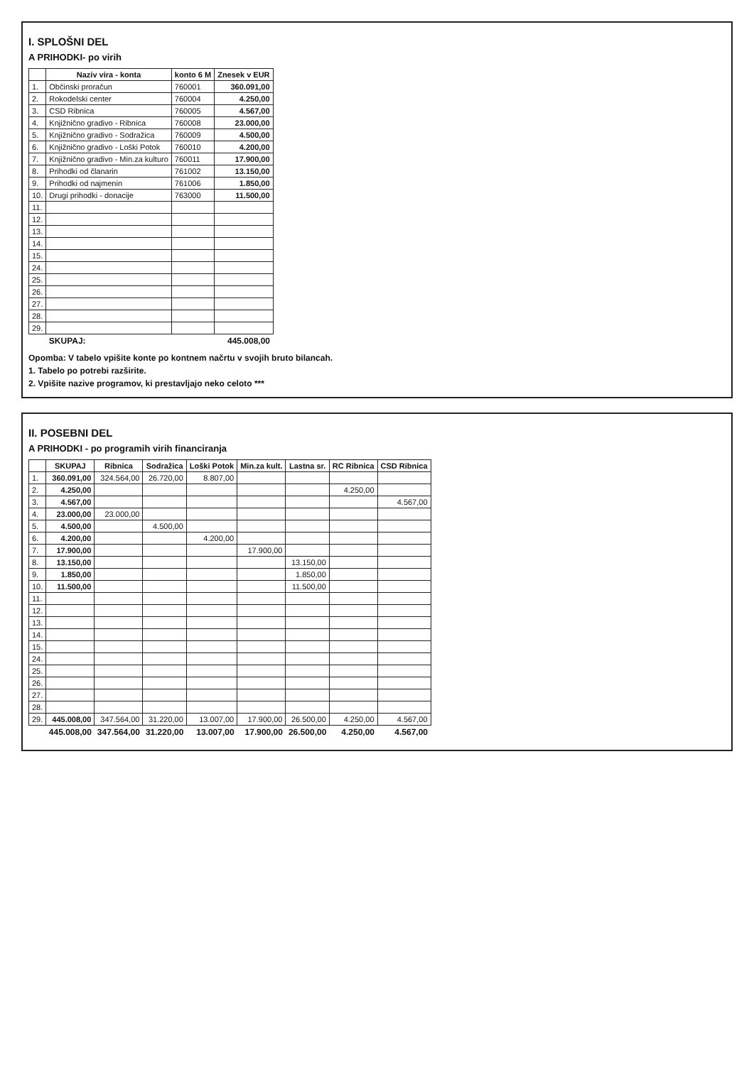I. SPLOŠNI DEL
A PRIHODKI- po virih
| | Naziv vira - konta | konto 6 M | Znesek v EUR |
| --- | --- | --- | --- |
| 1. | Občinski proračun | 760001 | 360.091,00 |
| 2. | Rokodelski center | 760004 | 4.250,00 |
| 3. | CSD Ribnica | 760005 | 4.567,00 |
| 4. | Knjižnično gradivo - Ribnica | 760008 | 23.000,00 |
| 5. | Knjižnično gradivo - Sodražica | 760009 | 4.500,00 |
| 6. | Knjižnično gradivo - Loški Potok | 760010 | 4.200,00 |
| 7. | Knjižnično gradivo - Min.za kulturo | 760011 | 17.900,00 |
| 8. | Prihodki od članarin | 761002 | 13.150,00 |
| 9. | Prihodki od najmenin | 761006 | 1.850,00 |
| 10. | Drugi prihodki - donacije | 763000 | 11.500,00 |
| 11. | | | |
| 12. | | | |
| 13. | | | |
| 14. | | | |
| 15. | | | |
| 24. | | | |
| 25. | | | |
| 26. | | | |
| 27. | | | |
| 28. | | | |
| 29. | | | |
| | SKUPAJ: | | 445.008,00 |
Opomba: V tabelo vpišite konte po kontnem načrtu v svojih bruto bilancah.
1. Tabelo po potrebi razširite.
2. Vpišite nazive programov, ki prestavljajo neko celoto ***
II. POSEBNI DEL
A PRIHODKI - po programih virih financiranja
| | SKUPAJ | Ribnica | Sodražica | Loški Potok | Min.za kult. | Lastna sr. | RC Ribnica | CSD Ribnica |
| --- | --- | --- | --- | --- | --- | --- | --- | --- |
| 1. | 360.091,00 | 324.564,00 | 26.720,00 | 8.807,00 | | | | |
| 2. | 4.250,00 | | | | | | 4.250,00 | |
| 3. | 4.567,00 | | | | | | | 4.567,00 |
| 4. | 23.000,00 | 23.000,00 | | | | | | |
| 5. | 4.500,00 | | 4.500,00 | | | | | |
| 6. | 4.200,00 | | | 4.200,00 | | | | |
| 7. | 17.900,00 | | | | 17.900,00 | | | |
| 8. | 13.150,00 | | | | | 13.150,00 | | |
| 9. | 1.850,00 | | | | | 1.850,00 | | |
| 10. | 11.500,00 | | | | | 11.500,00 | | |
| 11. | | | | | | | | |
| 12. | | | | | | | | |
| 13. | | | | | | | | |
| 14. | | | | | | | | |
| 15. | | | | | | | | |
| 24. | | | | | | | | |
| 25. | | | | | | | | |
| 26. | | | | | | | | |
| 27. | | | | | | | | |
| 28. | | | | | | | | |
| 29. | 445.008,00 | 347.564,00 | 31.220,00 | 13.007,00 | 17.900,00 | 26.500,00 | 4.250,00 | 4.567,00 |
| | 445.008,00 | 347.564,00 | 31.220,00 | 13.007,00 | 17.900,00 | 26.500,00 | 4.250,00 | 4.567,00 |